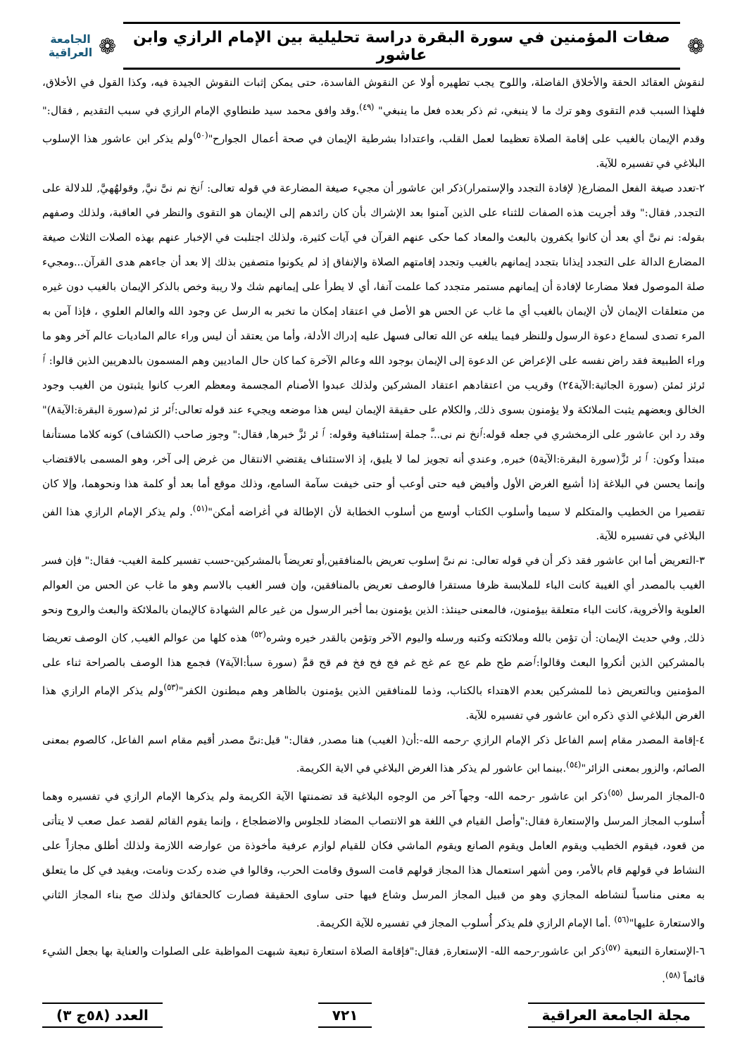❁
صفات المؤمنين في سورة البقرة دراسة تحليلية بين الإمام الرازي وابن عاشور
❁
الجامعة العراقية
لنقوش العقائد الحقة والأخلاق الفاضلة، واللوح يجب تطهيره أولا عن النقوش الفاسدة، حتى يمكن إثبات النقوش الجيدة فيه، وكذا القول في الأخلاق، فلهذا السبب قدم التقوى وهو ترك ما لا ينبغي، ثم ذكر بعده فعل ما ينبغي" <sup>(٤٩)</sup>.وقد وافق محمد سيد طنطاوي الإمام الرازي في سبب التقديم , فقال:" وقدم الإيمان بالغيب على إقامة الصلاة تعظيما لعمل القلب، واعتدادا بشرطية الإيمان في صحة أعمال الجوارح"<sup>(٥٠)</sup>ولم يذكر ابن عاشور هذا الإسلوب البلاغي في تفسيره للآية.
٢-تعدد صيغة الفعل المضارع( لإفادة التجدد والإستمرار)ذكر ابن عاشور أن مجيء صيغة المضارعة في قوله تعالى: ٱنخ نم نىَّ نيَّ, وقولهُهيَّ, للدلالة على التجدد, فقال:" وقد أجريت هذه الصفات للثناء على الذين آمنوا بعد الإشراك بأن كان رائدهم إلى الإيمان هو التقوى والنظر في العاقبة، ولذلك وصفهم بقوله: نم نىَّ أي بعد أن كانوا يكفرون بالبعث والمعاد كما حكى عنهم القرآن في آيات كثيرة، ولذلك اجتلبت في الإخبار عنهم بهذه الصلات الثلاث صيغة المضارع الدالة على التجدد إيذانا بتجدد إيمانهم بالغيب وتجدد إقامتهم الصلاة والإنفاق إذ لم يكونوا متصفين بذلك إلا بعد أن جاءهم هدى القرآن...ومجيء صلة الموصول فعلا مضارعا لإفادة أن إيمانهم مستمر متجدد كما علمت آنفا، أي لا يطرأ على إيمانهم شك ولا ريبة وخص بالذكر الإيمان بالغيب دون غيره من متعلقات الإيمان لأن الإيمان بالغيب أي ما غاب عن الحس هو الأصل في اعتقاد إمكان ما تخبر به الرسل عن وجود الله والعالم العلوي ، فإذا آمن به المرء تصدى لسماع دعوة الرسول وللنظر فيما يبلغه عن الله تعالى فسهل عليه إدراك الأدلة، وأما من يعتقد أن ليس وراء عالم الماديات عالم آخر وهو ما وراء الطبيعة فقد راض نفسه على الإعراض عن الدعوة إلى الإيمان بوجود الله وعالم الآخرة كما كان حال الماديين وهم المسمون بالدهريين الذين قالوا: ٱ ئرئز ئمئن (سورة الجاثية:الآية٢٤) وقريب من اعتقادهم اعتقاد المشركين ولذلك عبدوا الأصنام المجسمة ومعظم العرب كانوا يثبتون من الغيب وجود الخالق وبعضهم يثبت الملائكة ولا يؤمنون بسوى ذلك, والكلام على حقيقة الإيمان ليس هذا موضعه ويجيء عند قوله تعالى:ٱئر ئز ئم(سورة البقرة:الآية٨)" وقد رد ابن عاشور على الزمخشري في جعله قوله:ٱنخ نم نى...َّ جملة إستئنافية وقوله: ٱ ئر ئزَّ خبرها, فقال:" وجوز صاحب (الكشاف) كونه كلاما مستأنفا مبتدأ وكون: ٱ ئر ئزَّ(سورة البقرة:الآية٥) خبره, وعندي أنه تجويز لما لا يليق، إذ الاستئناف يقتضي الانتقال من غرض إلى آخر، وهو المسمى بالاقتضاب وإنما يحسن في البلاغة إذا أشيع الغرض الأول وأفيض فيه حتى أوعب أو حتى خيفت سآمة السامع، وذلك موقع أما بعد أو كلمة هذا ونحوهما، وإلا كان تقصيرا من الخطيب والمتكلم لا سيما وأسلوب الكتاب أوسع من أسلوب الخطابة لأن الإطالة في أغراضه أمكن"<sup>(٥١)</sup>. ولم يذكر الإمام الرازي هذا الفن البلاغي في تفسيره للآية.
٣-التعريض أما ابن عاشور فقد ذكر أن في قوله تعالى: نم نىَّ إسلوب تعريض بالمنافقين,أو تعريضاً بالمشركين-حسب تفسير كلمة الغيب- فقال:" فإن فسر الغيب بالمصدر أي الغيبة كانت الباء للملابسة ظرفا مستقرا فالوصف تعريض بالمنافقين، وإن فسر الغيب بالاسم وهو ما غاب عن الحس من العوالم العلوية والأخروية، كانت الباء متعلقة بيؤمنون، فالمعنى حينئذ: الذين يؤمنون بما أخبر الرسول من غير عالم الشهادة كالإيمان بالملائكة والبعث والروح ونحو ذلك, وفي حديث الإيمان: أن تؤمن بالله وملائكته وكتبه ورسله واليوم الآخر وتؤمن بالقدر خيره وشره<sup>(٥٢)</sup> هذه كلها من عوالم الغيب, كان الوصف تعريضا بالمشركين الذين أنكروا البعث وقالوا:ٱضم طح ظم عج عم غج غم فج فح فخ فم قح قمَّ (سورة سبأ:الآية٧) فجمع هذا الوصف بالصراحة ثناء على المؤمنين وبالتعريض ذما للمشركين بعدم الاهتداء بالكتاب، وذما للمنافقين الذين يؤمنون بالظاهر وهم مبطنون الكفر"<sup>(٥٣)</sup>ولم يذكر الإمام الرازي هذا الغرض البلاغي الذي ذكره ابن عاشور في تفسيره للآية.
٤-إقامة المصدر مقام إسم الفاعل ذكر الإمام الرازي -رحمه الله-:أن( الغيب) هنا مصدر, فقال:" قيل:نىَّ مصدر أقيم مقام اسم الفاعل، كالصوم بمعنى الصائم، والزور بمعنى الزائر"<sup>(٥٤)</sup>.بينما ابن عاشور لم يذكر هذا الغرض البلاغي في الاية الكريمة.
٥-المجاز المرسل <sup>(٥٥)</sup>ذكر ابن عاشور -رحمه الله- وجهاً آخر من الوجوه البلاغية قد تضمنتها الآية الكريمة ولم يذكرها الإمام الرازي في تفسيره وهما أُسلوب المجاز المرسل والإستعارة فقال:"وأصل القيام في اللغة هو الانتصاب المضاد للجلوس والاضطجاع ، وإنما يقوم القائم لقصد عمل صعب لا يتأتى من قعود، فيقوم الخطيب ويقوم العامل ويقوم الصانع ويقوم الماشي فكان للقيام لوازم عرفية مأخوذة من عوارضه اللازمة ولذلك أطلق مجازاً على النشاط في قولهم قام بالأمر، ومن أشهر استعمال هذا المجاز قولهم قامت السوق وقامت الحرب، وقالوا في ضده ركدت ونامت، ويفيد في كل ما يتعلق به معنى مناسباً لنشاطه المجازي وهو من قبيل المجاز المرسل وشاع فيها حتى ساوى الحقيقة فصارت كالحقائق ولذلك صح بناء المجاز الثاني والاستعارة عليها"<sup>(٥٦)</sup> .أما الإمام الرازي فلم يذكر أُسلوب المجاز في تفسيره للآية الكريمة.
٦-الإستعارة التبعية <sup>(٥٧)</sup>ذكر ابن عاشور-رحمه الله- الإستعارة, فقال:"فإقامة الصلاة استعارة تبعية شبهت المواظبة على الصلوات والعناية بها بجعل الشيء قائماً <sup>(٥٨)</sup>.
مجلة الجامعة العراقية ٧٢١ العدد (٥٨ج ٣)